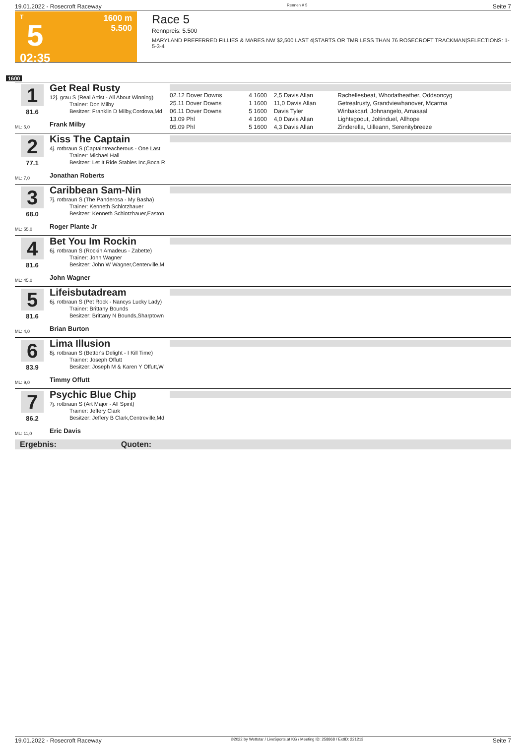19.01.2022 - Rosecroft Raceway Rennen # 5 Seite 7
T
5
02:35
1600 m
5.500
Race 5
Rennpreis: 5.500
MARYLAND PREFERRED FILLIES & MARES NW $2,500 LAST 4|STARTS OR TMR LESS THAN 76 ROSECROFT TRACKMAN|SELECTIONS: 1-5-3-4
1600
1
81.6
ML: 5,0
Get Real Rusty
12j. grau S (Real Artist - All About Winning)
Trainer: Don Milby
Besitzer: Franklin D Milby,Cordova,Md
Frank Milby
| 02.12 Dover Downs | 4 | 1600 | 2,5 Davis Allan | Rachellesbeat, Whodatheather, Oddsoncyg |
| 25.11 Dover Downs | 1 | 1600 | 11,0 Davis Allan | Getrealrusty, Grandviewhanover, Mcarma |
| 06.11 Dover Downs | 5 | 1600 | Davis Tyler | Winbakcarl, Johnangelo, Amasaal |
| 13.09 Phl | 4 | 1600 | 4,0 Davis Allan | Lightsgoout, Joltinduel, Allhope |
| 05.09 Phl | 5 | 1600 | 4,3 Davis Allan | Zinderella, Uilleann, Serenitybreeze |
2
77.1
ML: 7,0
Kiss The Captain
4j. rotbraun S (Captaintreacherous - One Last
Trainer: Michael Hall
Besitzer: Let It Ride Stables Inc,Boca R
Jonathan Roberts
3
68.0
ML: 55,0
Caribbean Sam-Nin
7j. rotbraun S (The Panderosa - My Basha)
Trainer: Kenneth Schlotzhauer
Besitzer: Kenneth Schlotzhauer,Easton
Roger Plante Jr
4
81.6
ML: 45,0
Bet You Im Rockin
6j. rotbraun S (Rockin Amadeus - Zabette)
Trainer: John Wagner
Besitzer: John W Wagner,Centerville,M
John Wagner
5
81.6
ML: 4,0
Lifeisbutadream
6j. rotbraun S (Pet Rock - Nancys Lucky Lady)
Trainer: Brittany Bounds
Besitzer: Brittany N Bounds,Sharptown
Brian Burton
6
83.9
ML: 9,0
Lima Illusion
8j. rotbraun S (Bettor's Delight - I Kill Time)
Trainer: Joseph Offutt
Besitzer: Joseph M & Karen Y Offutt,W
Timmy Offutt
7
86.2
ML: 11,0
Psychic Blue Chip
7j. rotbraun S (Art Major - All Spirit)
Trainer: Jeffery Clark
Besitzer: Jeffery B Clark,Centreville,Md
Eric Davis
Ergebnis: Quoten:
19.01.2022 - Rosecroft Raceway ©2022 by Wettstar / LiveSports.at KG / Meeting ID: 258868 / ExtID: 221213 Seite 7